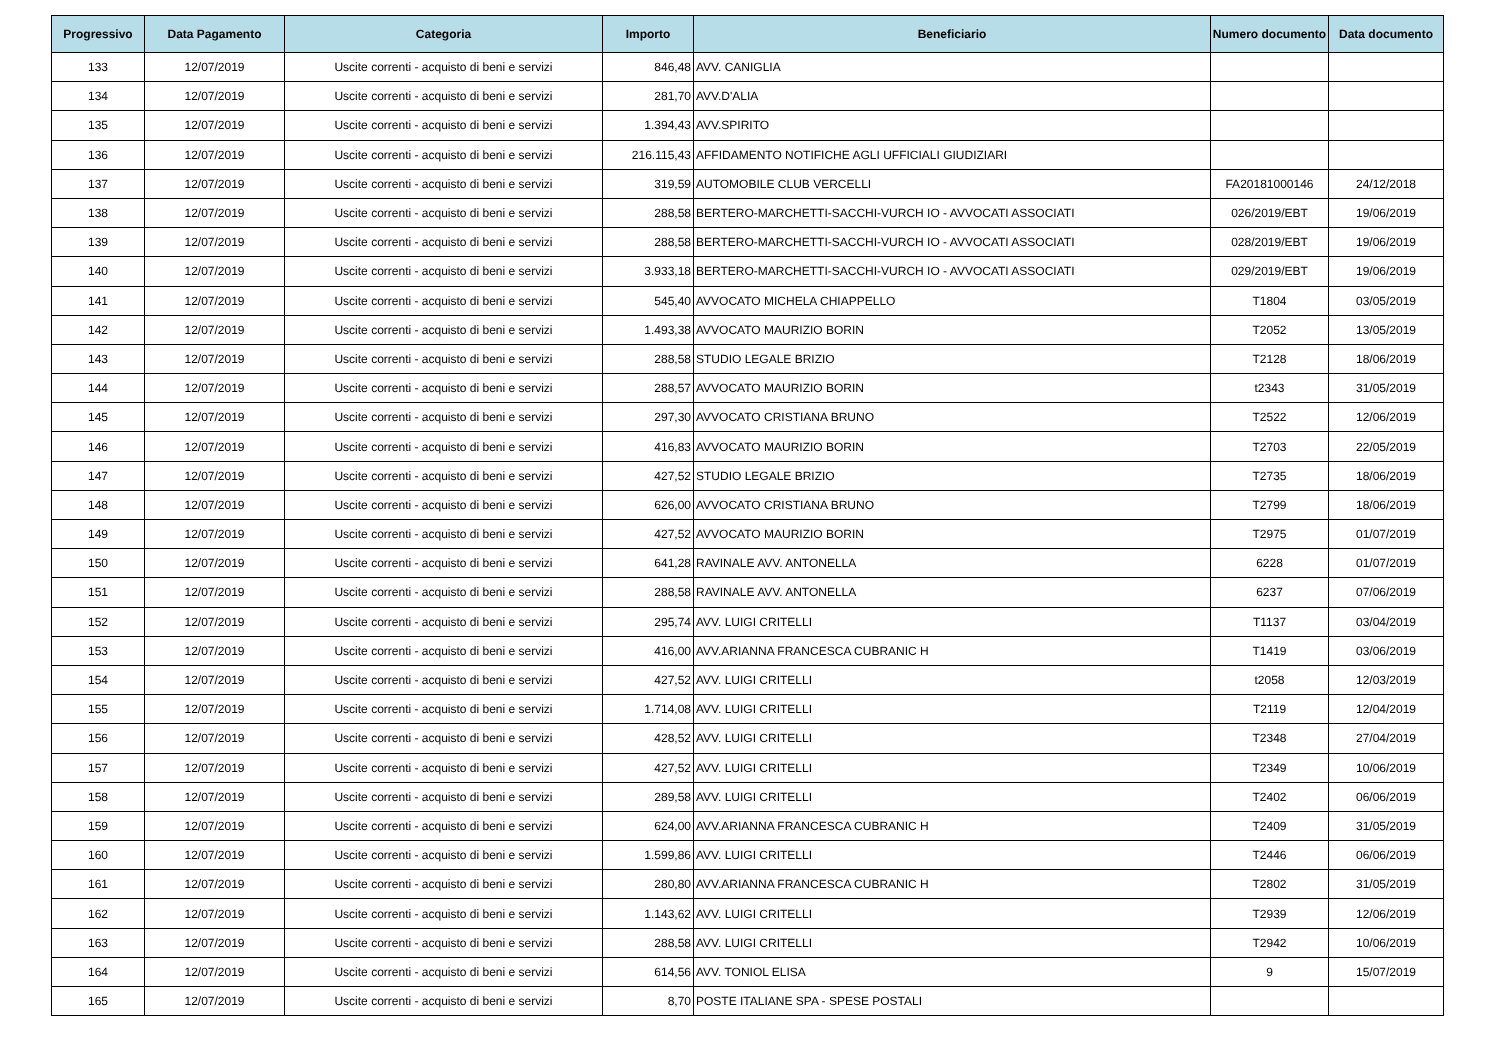| Progressivo | Data Pagamento | Categoria | Importo | Beneficiario | Numero documento | Data documento |
| --- | --- | --- | --- | --- | --- | --- |
| 133 | 12/07/2019 | Uscite correnti - acquisto di beni e servizi | 846,48 | AVV. CANIGLIA | | |
| 134 | 12/07/2019 | Uscite correnti - acquisto di beni e servizi | 281,70 | AVV.D'ALIA | | |
| 135 | 12/07/2019 | Uscite correnti - acquisto di beni e servizi | 1.394,43 | AVV.SPIRITO | | |
| 136 | 12/07/2019 | Uscite correnti - acquisto di beni e servizi | 216.115,43 | AFFIDAMENTO NOTIFICHE AGLI UFFICIALI GIUDIZIARI | | |
| 137 | 12/07/2019 | Uscite correnti - acquisto di beni e servizi | 319,59 | AUTOMOBILE CLUB VERCELLI | FA20181000146 | 24/12/2018 |
| 138 | 12/07/2019 | Uscite correnti - acquisto di beni e servizi | 288,58 | BERTERO-MARCHETTI-SACCHI-VURCH IO - AVVOCATI ASSOCIATI | 026/2019/EBT | 19/06/2019 |
| 139 | 12/07/2019 | Uscite correnti - acquisto di beni e servizi | 288,58 | BERTERO-MARCHETTI-SACCHI-VURCH IO - AVVOCATI ASSOCIATI | 028/2019/EBT | 19/06/2019 |
| 140 | 12/07/2019 | Uscite correnti - acquisto di beni e servizi | 3.933,18 | BERTERO-MARCHETTI-SACCHI-VURCH IO - AVVOCATI ASSOCIATI | 029/2019/EBT | 19/06/2019 |
| 141 | 12/07/2019 | Uscite correnti - acquisto di beni e servizi | 545,40 | AVVOCATO MICHELA CHIAPPELLO | T1804 | 03/05/2019 |
| 142 | 12/07/2019 | Uscite correnti - acquisto di beni e servizi | 1.493,38 | AVVOCATO MAURIZIO BORIN | T2052 | 13/05/2019 |
| 143 | 12/07/2019 | Uscite correnti - acquisto di beni e servizi | 288,58 | STUDIO LEGALE BRIZIO | T2128 | 18/06/2019 |
| 144 | 12/07/2019 | Uscite correnti - acquisto di beni e servizi | 288,57 | AVVOCATO MAURIZIO BORIN | t2343 | 31/05/2019 |
| 145 | 12/07/2019 | Uscite correnti - acquisto di beni e servizi | 297,30 | AVVOCATO CRISTIANA BRUNO | T2522 | 12/06/2019 |
| 146 | 12/07/2019 | Uscite correnti - acquisto di beni e servizi | 416,83 | AVVOCATO MAURIZIO BORIN | T2703 | 22/05/2019 |
| 147 | 12/07/2019 | Uscite correnti - acquisto di beni e servizi | 427,52 | STUDIO LEGALE BRIZIO | T2735 | 18/06/2019 |
| 148 | 12/07/2019 | Uscite correnti - acquisto di beni e servizi | 626,00 | AVVOCATO CRISTIANA BRUNO | T2799 | 18/06/2019 |
| 149 | 12/07/2019 | Uscite correnti - acquisto di beni e servizi | 427,52 | AVVOCATO MAURIZIO BORIN | T2975 | 01/07/2019 |
| 150 | 12/07/2019 | Uscite correnti - acquisto di beni e servizi | 641,28 | RAVINALE AVV. ANTONELLA | 6228 | 01/07/2019 |
| 151 | 12/07/2019 | Uscite correnti - acquisto di beni e servizi | 288,58 | RAVINALE AVV. ANTONELLA | 6237 | 07/06/2019 |
| 152 | 12/07/2019 | Uscite correnti - acquisto di beni e servizi | 295,74 | AVV. LUIGI CRITELLI | T1137 | 03/04/2019 |
| 153 | 12/07/2019 | Uscite correnti - acquisto di beni e servizi | 416,00 | AVV.ARIANNA FRANCESCA CUBRANIC H | T1419 | 03/06/2019 |
| 154 | 12/07/2019 | Uscite correnti - acquisto di beni e servizi | 427,52 | AVV. LUIGI CRITELLI | t2058 | 12/03/2019 |
| 155 | 12/07/2019 | Uscite correnti - acquisto di beni e servizi | 1.714,08 | AVV. LUIGI CRITELLI | T2119 | 12/04/2019 |
| 156 | 12/07/2019 | Uscite correnti - acquisto di beni e servizi | 428,52 | AVV. LUIGI CRITELLI | T2348 | 27/04/2019 |
| 157 | 12/07/2019 | Uscite correnti - acquisto di beni e servizi | 427,52 | AVV. LUIGI CRITELLI | T2349 | 10/06/2019 |
| 158 | 12/07/2019 | Uscite correnti - acquisto di beni e servizi | 289,58 | AVV. LUIGI CRITELLI | T2402 | 06/06/2019 |
| 159 | 12/07/2019 | Uscite correnti - acquisto di beni e servizi | 624,00 | AVV.ARIANNA FRANCESCA CUBRANIC H | T2409 | 31/05/2019 |
| 160 | 12/07/2019 | Uscite correnti - acquisto di beni e servizi | 1.599,86 | AVV. LUIGI CRITELLI | T2446 | 06/06/2019 |
| 161 | 12/07/2019 | Uscite correnti - acquisto di beni e servizi | 280,80 | AVV.ARIANNA FRANCESCA CUBRANIC H | T2802 | 31/05/2019 |
| 162 | 12/07/2019 | Uscite correnti - acquisto di beni e servizi | 1.143,62 | AVV. LUIGI CRITELLI | T2939 | 12/06/2019 |
| 163 | 12/07/2019 | Uscite correnti - acquisto di beni e servizi | 288,58 | AVV. LUIGI CRITELLI | T2942 | 10/06/2019 |
| 164 | 12/07/2019 | Uscite correnti - acquisto di beni e servizi | 614,56 | AVV. TONIOL ELISA | 9 | 15/07/2019 |
| 165 | 12/07/2019 | Uscite correnti - acquisto di beni e servizi | 8,70 | POSTE ITALIANE SPA - SPESE POSTALI | | |